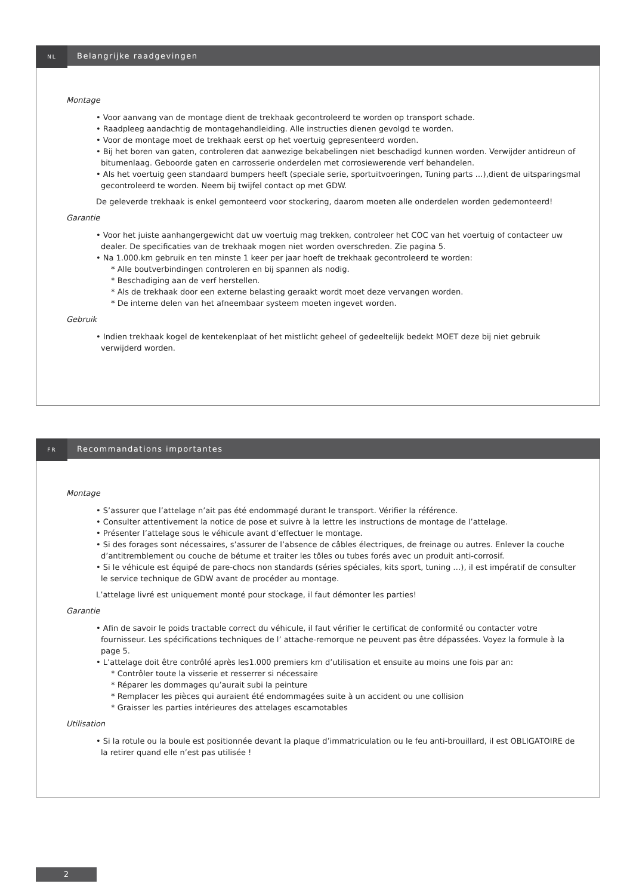NL
Belangrijke raadgevingen
Montage
• Voor aanvang van de montage dient de trekhaak gecontroleerd te worden op transport schade.
• Raadpleeg aandachtig de montagehandleiding. Alle instructies dienen gevolgd te worden.
• Voor de montage moet de trekhaak eerst op het voertuig gepresenteerd worden.
• Bij het boren van gaten, controleren dat aanwezige bekabelingen niet beschadigd kunnen worden. Verwijder antidreun of bitumenlaag. Geboorde gaten en carrosserie onderdelen met corrosiewerende verf behandelen.
• Als het voertuig geen standaard bumpers heeft (speciale serie, sportuitvoeringen, Tuning parts …),dient de uitsparingsmal gecontroleerd te worden. Neem bij twijfel contact op met GDW.
De geleverde trekhaak is enkel gemonteerd voor stockering, daarom moeten alle onderdelen worden gedemonteerd!
Garantie
• Voor het juiste aanhangergewicht dat uw voertuig mag trekken, controleer het COC van het voertuig of contacteer uw dealer. De specificaties van de trekhaak mogen niet worden overschreden. Zie pagina 5.
• Na 1.000.km gebruik en ten minste 1 keer per jaar hoeft de trekhaak gecontroleerd te worden:
* Alle boutverbindingen controleren en bij spannen als nodig.
* Beschadiging aan de verf herstellen.
* Als de trekhaak door een externe belasting geraakt wordt moet deze vervangen worden.
* De interne delen van het afneembaar systeem moeten ingevet worden.
Gebruik
• Indien trekhaak kogel de kentekenplaat of het mistlicht geheel of gedeeltelijk bedekt MOET deze bij niet gebruik verwijderd worden.
FR
Recommandations importantes
Montage
• S’assurer que l’attelage n’ait pas été endommagé durant le transport. Vérifier la référence.
• Consulter attentivement la notice de pose et suivre à la lettre les instructions de montage de l’attelage.
• Présenter l’attelage sous le véhicule avant d’effectuer le montage.
• Si des forages sont nécessaires, s’assurer de l’absence de câbles électriques, de freinage ou autres. Enlever la couche d’antitremblement ou couche de bétume et traiter les tôles ou tubes forés avec un produit anti-corrosif.
• Si le véhicule est équipé de pare-chocs non standards (séries spéciales, kits sport, tuning …), il est impératif de consulter le service technique de GDW avant de procéder au montage.
L’attelage livré est uniquement monté pour stockage, il faut démonter les parties!
Garantie
• Afin de savoir le poids tractable correct du véhicule, il faut vérifier le certificat de conformité ou contacter votre fournisseur. Les spécifications techniques de l’ attache-remorque ne peuvent pas être dépassées. Voyez la formule à la page 5.
• L’attelage doit être contrôlé après les1.000 premiers km d’utilisation et ensuite au moins une fois par an:
* Contrôler toute la visserie et resserrer si nécessaire
* Réparer les dommages qu’aurait subi la peinture
* Remplacer les pièces qui auraient été endommagées suite à un accident ou une collision
* Graisser les parties intérieures des attelages escamotables
Utilisation
• Si la rotule ou la boule est positionnée devant la plaque d’immatriculation ou le feu anti-brouillard, il est OBLIGATOIRE de la retirer quand elle n’est pas utilisée !
2